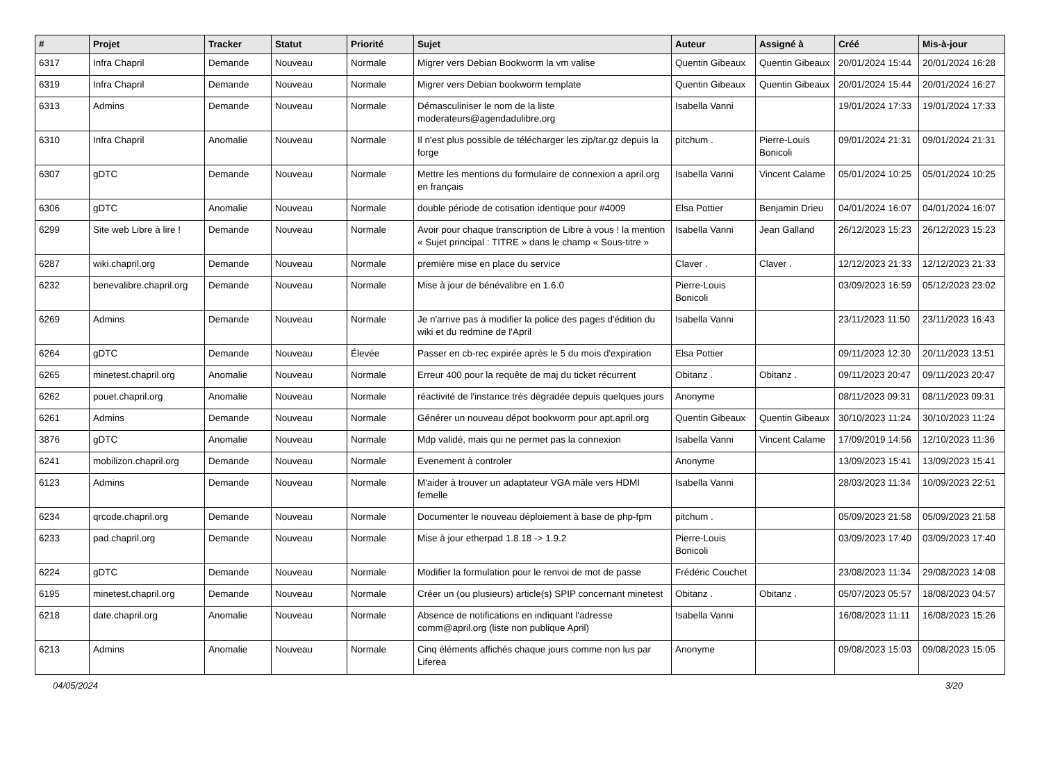| # | Projet | Tracker | Statut | Priorité | Sujet | Auteur | Assigné à | Créé | Mis-à-jour |
| --- | --- | --- | --- | --- | --- | --- | --- | --- | --- |
| 6317 | Infra Chapril | Demande | Nouveau | Normale | Migrer vers Debian Bookworm la vm valise | Quentin Gibeaux | Quentin Gibeaux | 20/01/2024 15:44 | 20/01/2024 16:28 |
| 6319 | Infra Chapril | Demande | Nouveau | Normale | Migrer vers Debian bookworm template | Quentin Gibeaux | Quentin Gibeaux | 20/01/2024 15:44 | 20/01/2024 16:27 |
| 6313 | Admins | Demande | Nouveau | Normale | Démasculiniser le nom de la liste moderateurs@agendadulibre.org | Isabella Vanni | | 19/01/2024 17:33 | 19/01/2024 17:33 |
| 6310 | Infra Chapril | Anomalie | Nouveau | Normale | Il n'est plus possible de télécharger les zip/tar.gz depuis la forge | pitchum . | Pierre-Louis Bonicoli | 09/01/2024 21:31 | 09/01/2024 21:31 |
| 6307 | gDTC | Demande | Nouveau | Normale | Mettre les mentions du formulaire de connexion a april.org en français | Isabella Vanni | Vincent Calame | 05/01/2024 10:25 | 05/01/2024 10:25 |
| 6306 | gDTC | Anomalie | Nouveau | Normale | double période de cotisation identique pour #4009 | Elsa Pottier | Benjamin Drieu | 04/01/2024 16:07 | 04/01/2024 16:07 |
| 6299 | Site web Libre à lire ! | Demande | Nouveau | Normale | Avoir pour chaque transcription de Libre à vous ! la mention « Sujet principal : TITRE » dans le champ « Sous-titre » | Isabella Vanni | Jean Galland | 26/12/2023 15:23 | 26/12/2023 15:23 |
| 6287 | wiki.chapril.org | Demande | Nouveau | Normale | première mise en place du service | Claver . | Claver . | 12/12/2023 21:33 | 12/12/2023 21:33 |
| 6232 | benevalibre.chapril.org | Demande | Nouveau | Normale | Mise à jour de bénévalibre en 1.6.0 | Pierre-Louis Bonicoli | | 03/09/2023 16:59 | 05/12/2023 23:02 |
| 6269 | Admins | Demande | Nouveau | Normale | Je n'arrive pas à modifier la police des pages d'édition du wiki et du redmine de l'April | Isabella Vanni | | 23/11/2023 11:50 | 23/11/2023 16:43 |
| 6264 | gDTC | Demande | Nouveau | Élevée | Passer en cb-rec expirée après le 5 du mois d'expiration | Elsa Pottier | | 09/11/2023 12:30 | 20/11/2023 13:51 |
| 6265 | minetest.chapril.org | Anomalie | Nouveau | Normale | Erreur 400 pour la requête de maj du ticket récurrent | Obitanz . | Obitanz . | 09/11/2023 20:47 | 09/11/2023 20:47 |
| 6262 | pouet.chapril.org | Anomalie | Nouveau | Normale | réactivité de l'instance très dégradée depuis quelques jours | Anonyme | | 08/11/2023 09:31 | 08/11/2023 09:31 |
| 6261 | Admins | Demande | Nouveau | Normale | Générer un nouveau dépot bookworm pour apt.april.org | Quentin Gibeaux | Quentin Gibeaux | 30/10/2023 11:24 | 30/10/2023 11:24 |
| 3876 | gDTC | Anomalie | Nouveau | Normale | Mdp validé, mais qui ne permet pas la connexion | Isabella Vanni | Vincent Calame | 17/09/2019 14:56 | 12/10/2023 11:36 |
| 6241 | mobilizon.chapril.org | Demande | Nouveau | Normale | Evenement à controler | Anonyme | | 13/09/2023 15:41 | 13/09/2023 15:41 |
| 6123 | Admins | Demande | Nouveau | Normale | M'aider à trouver un adaptateur VGA mâle vers HDMI femelle | Isabella Vanni | | 28/03/2023 11:34 | 10/09/2023 22:51 |
| 6234 | qrcode.chapril.org | Demande | Nouveau | Normale | Documenter le nouveau déploiement à base de php-fpm | pitchum . | | 05/09/2023 21:58 | 05/09/2023 21:58 |
| 6233 | pad.chapril.org | Demande | Nouveau | Normale | Mise à jour etherpad 1.8.18 -> 1.9.2 | Pierre-Louis Bonicoli | | 03/09/2023 17:40 | 03/09/2023 17:40 |
| 6224 | gDTC | Demande | Nouveau | Normale | Modifier la formulation pour le renvoi de mot de passe | Frédéric Couchet | | 23/08/2023 11:34 | 29/08/2023 14:08 |
| 6195 | minetest.chapril.org | Demande | Nouveau | Normale | Créer un (ou plusieurs) article(s) SPIP concernant minetest | Obitanz . | Obitanz . | 05/07/2023 05:57 | 18/08/2023 04:57 |
| 6218 | date.chapril.org | Anomalie | Nouveau | Normale | Absence de notifications en indiquant l'adresse comm@april.org (liste non publique April) | Isabella Vanni | | 16/08/2023 11:11 | 16/08/2023 15:26 |
| 6213 | Admins | Anomalie | Nouveau | Normale | Cinq éléments affichés chaque jours comme non lus par Liferea | Anonyme | | 09/08/2023 15:03 | 09/08/2023 15:05 |
04/05/2024 3/20